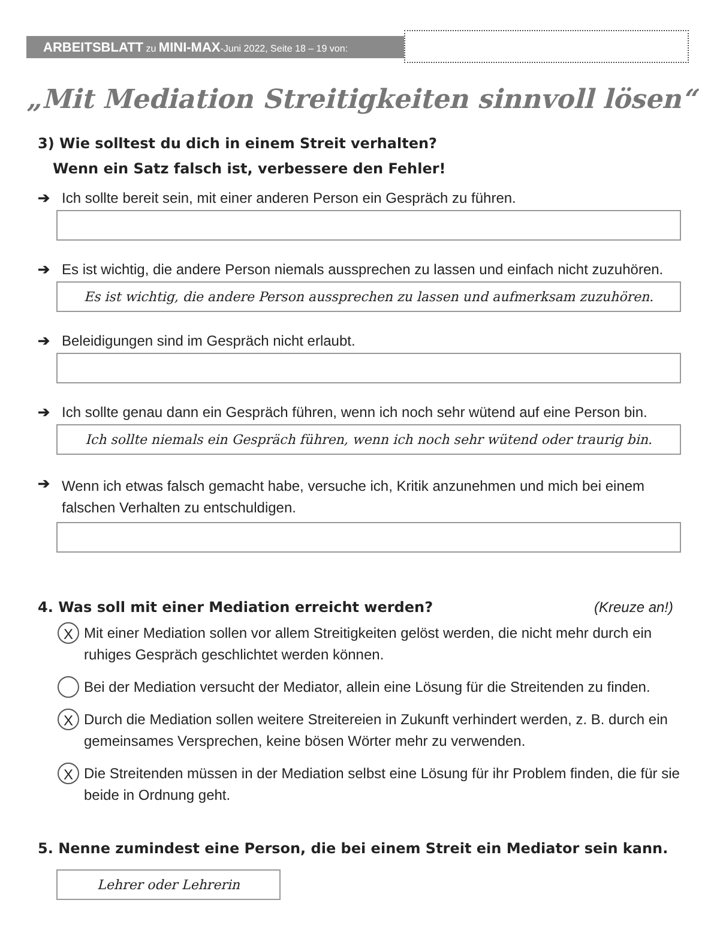ARBEITSBLATT zu MINI-MAX-Juni 2022, Seite 18 – 19 von:
„Mit Mediation Streitigkeiten sinnvoll lösen“
3) Wie solltest du dich in einem Streit verhalten?
Wenn ein Satz falsch ist, verbessere den Fehler!
➔ Ich sollte bereit sein, mit einer anderen Person ein Gespräch zu führen.
➔ Es ist wichtig, die andere Person niemals aussprechen zu lassen und einfach nicht zuzuhören.
Es ist wichtig, die andere Person aussprechen zu lassen und aufmerksam zuzuhören.
➔ Beleidigungen sind im Gespräch nicht erlaubt.
➔ Ich sollte genau dann ein Gespräch führen, wenn ich noch sehr wütend auf eine Person bin.
Ich sollte niemals ein Gespräch führen, wenn ich noch sehr wütend oder traurig bin.
➔ Wenn ich etwas falsch gemacht habe, versuche ich, Kritik anzunehmen und mich bei einem
falschen Verhalten zu entschuldigen.
4. Was soll mit einer Mediation erreicht werden? (Kreuze an!)
X
Mit einer Mediation sollen vor allem Streitigkeiten gelöst werden, die nicht mehr durch ein ruhiges Gespräch geschlichtet werden können.
Bei der Mediation versucht der Mediator, allein eine Lösung für die Streitenden zu finden.
X
Durch die Mediation sollen weitere Streitereien in Zukunft verhindert werden, z. B. durch ein gemeinsames Versprechen, keine bösen Wörter mehr zu verwenden.
X
Die Streitenden müssen in der Mediation selbst eine Lösung für ihr Problem finden, die für sie beide in Ordnung geht.
5. Nenne zumindest eine Person, die bei einem Streit ein Mediator sein kann.
Lehrer oder Lehrerin